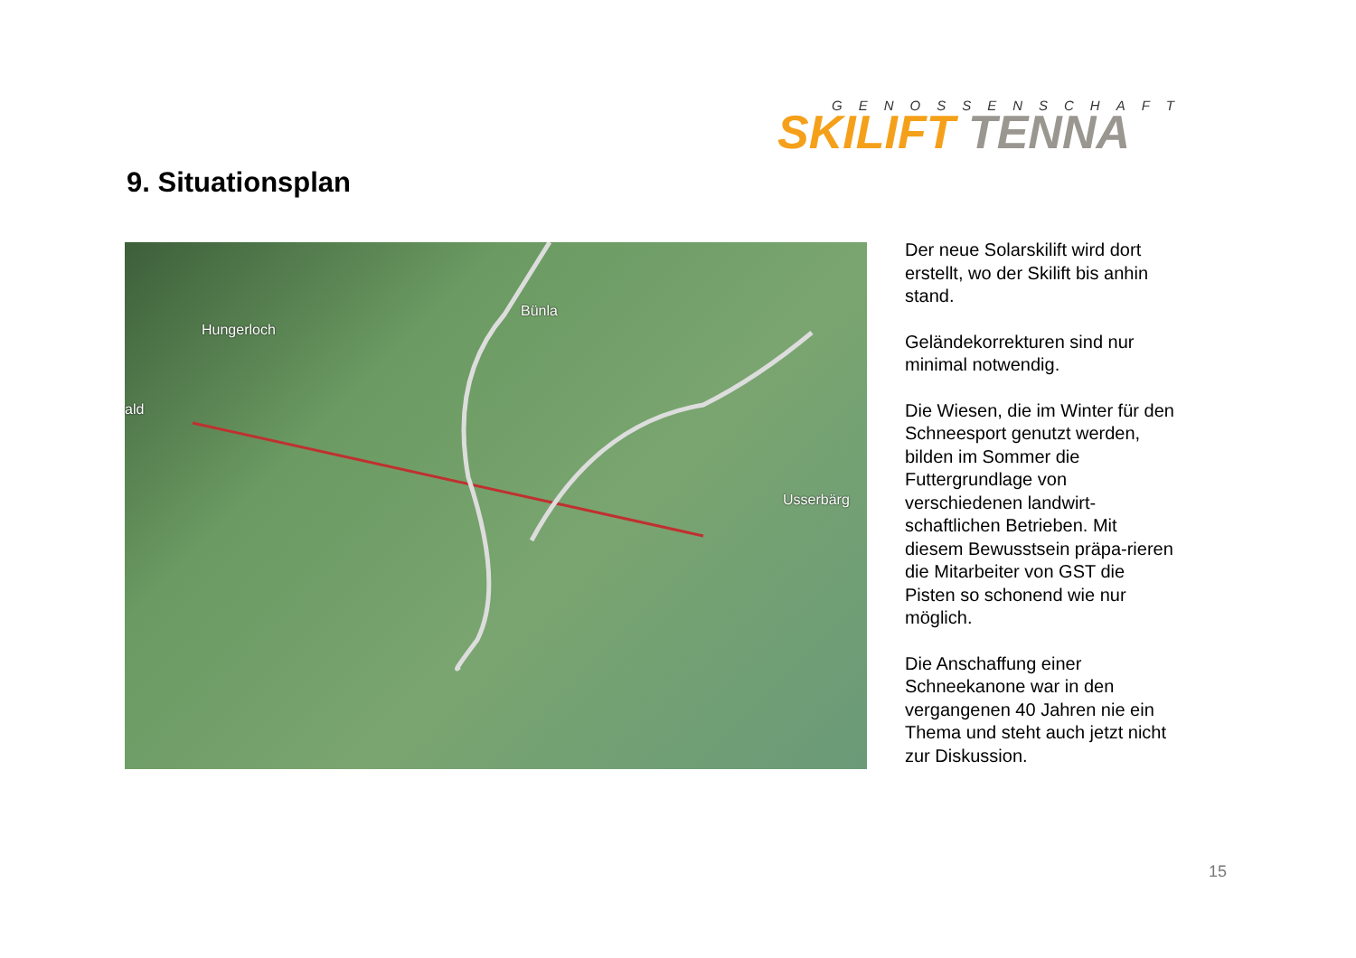GENOSSENSCHAFT
SKILIFT TENNA
9. Situationsplan
Hungerloch
Bünla
ald
Usserbärg
Der neue Solarskilift wird dort erstellt, wo der Skilift bis anhin stand.
Geländekorrekturen sind nur minimal notwendig.
Die Wiesen, die im Winter für den Schneesport genutzt werden, bilden im Sommer die Futtergrundlage von verschiedenen landwirt-schaftlichen Betrieben. Mit diesem Bewusstsein präpa-rieren die Mitarbeiter von GST die Pisten so schonend wie nur möglich.
Die Anschaffung einer Schneekanone war in den vergangenen 40 Jahren nie ein Thema und steht auch jetzt nicht zur Diskussion.
15